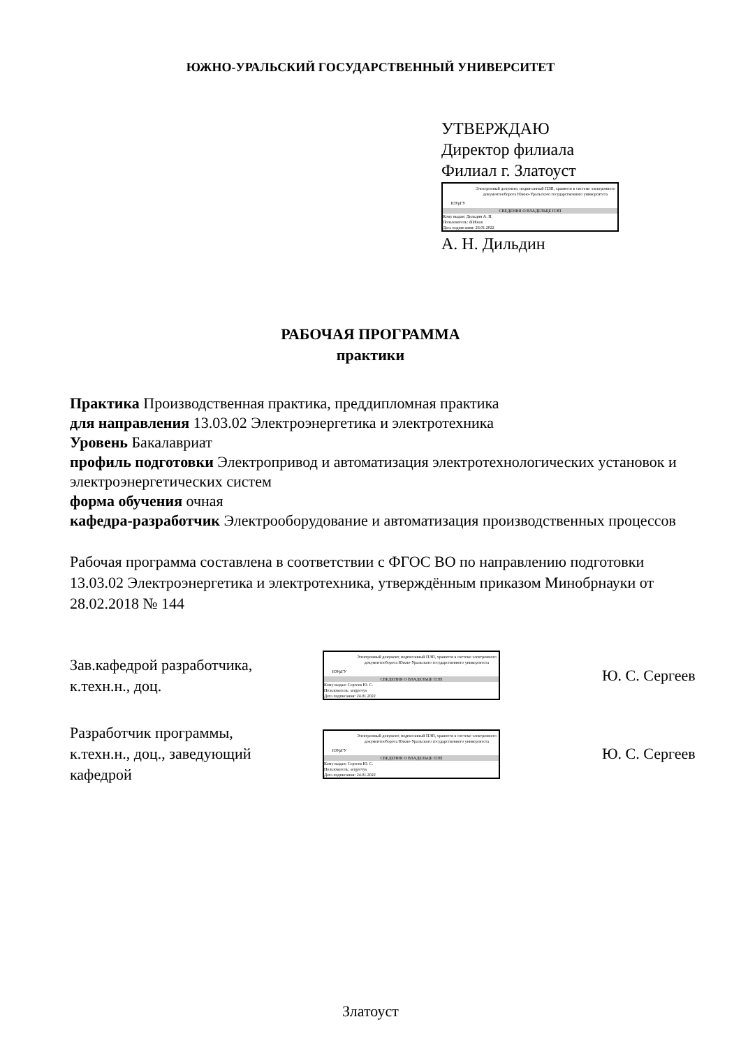ЮЖНО-УРАЛЬСКИЙ ГОСУДАРСТВЕННЫЙ УНИВЕРСИТЕТ
УТВЕРЖДАЮ
Директор филиала
Филиал г. Златоуст
ЮУрГУ
Электронный документ, подписанный ПЭП, хранится в системе электронного документооборота Южно-Уральского государственного университета
СВЕДЕНИЯ О ВЛАДЕЛЬЦЕ ПЭП
Кому выдан: Дильдин А. Н.
Пользователь: dildinan
Дата подписания: 26.01.2022
А. Н. Дильдин
РАБОЧАЯ ПРОГРАММА
практики
Практика Производственная практика, преддипломная практика
для направления 13.03.02 Электроэнергетика и электротехника
Уровень Бакалавриат
профиль подготовки Электропривод и автоматизация электротехнологических установок и электроэнергетических систем
форма обучения очная
кафедра-разработчик Электрооборудование и автоматизация производственных процессов
Рабочая программа составлена в соответствии с ФГОС ВО по направлению подготовки 13.03.02 Электроэнергетика и электротехника, утверждённым приказом Минобрнауки от 28.02.2018 № 144
Зав.кафедрой разработчика,
к.техн.н., доц.
ЮУрГУ
Электронный документ, подписанный ПЭП, хранится в системе электронного документооборота Южно-Уральского государственного университета
СВЕДЕНИЯ О ВЛАДЕЛЬЦЕ ПЭП
Кому выдан: Сергеев Ю. С.
Пользователь: sergeevys
Дата подписания: 24.01.2022
Ю. С. Сергеев
Разработчик программы,
к.техн.н., доц., заведующий
кафедрой
ЮУрГУ
Электронный документ, подписанный ПЭП, хранится в системе электронного документооборота Южно-Уральского государственного университета
СВЕДЕНИЯ О ВЛАДЕЛЬЦЕ ПЭП
Кому выдан: Сергеев Ю. С.
Пользователь: sergeevys
Дата подписания: 24.01.2022
Ю. С. Сергеев
Златоуст